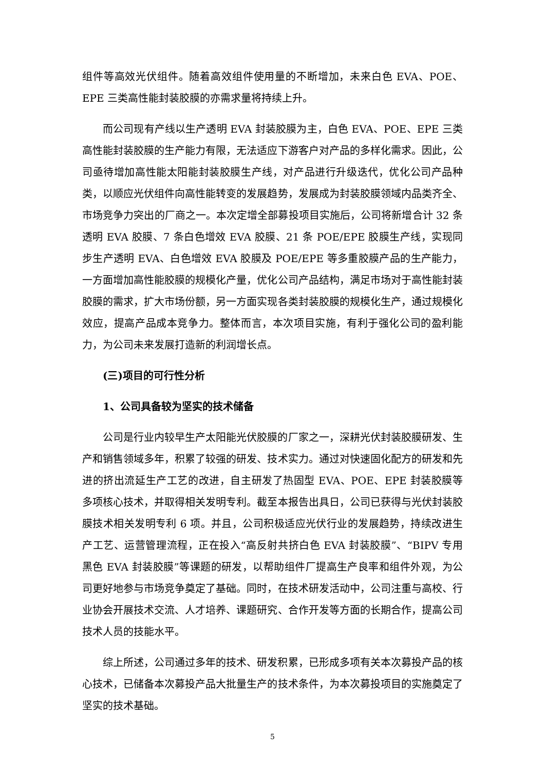组件等高效光伏组件。随着高效组件使用量的不断增加，未来白色 EVA、POE、EPE 三类高性能封装胶膜的亦需求量将持续上升。
而公司现有产线以生产透明 EVA 封装胶膜为主，白色 EVA、POE、EPE 三类高性能封装胶膜的生产能力有限，无法适应下游客户对产品的多样化需求。因此，公司亟待增加高性能太阳能封装胶膜生产线，对产品进行升级迭代，优化公司产品种类，以顺应光伏组件向高性能转变的发展趋势，发展成为封装胶膜领域内品类齐全、市场竞争力突出的厂商之一。本次定增全部募投项目实施后，公司将新增合计 32 条透明 EVA 胶膜、7 条白色增效 EVA 胶膜、21 条 POE/EPE 胶膜生产线，实现同步生产透明 EVA、白色增效 EVA 胶膜及 POE/EPE 等多重胶膜产品的生产能力，一方面增加高性能胶膜的规模化产量，优化公司产品结构，满足市场对于高性能封装胶膜的需求，扩大市场份额，另一方面实现各类封装胶膜的规模化生产，通过规模化效应，提高产品成本竞争力。整体而言，本次项目实施，有利于强化公司的盈利能力，为公司未来发展打造新的利润增长点。
(三)项目的可行性分析
1、公司具备较为坚实的技术储备
公司是行业内较早生产太阳能光伏胶膜的厂家之一，深耕光伏封装胶膜研发、生产和销售领域多年，积累了较强的研发、技术实力。通过对快速固化配方的研发和先进的挤出流延生产工艺的改进，自主研发了热固型 EVA、POE、EPE 封装胶膜等多项核心技术，并取得相关发明专利。截至本报告出具日，公司已获得与光伏封装胶膜技术相关发明专利 6 项。并且，公司积极适应光伏行业的发展趋势，持续改进生产工艺、运营管理流程，正在投入“高反射共挤白色 EVA 封装胶膜”、“BIPV 专用黑色 EVA 封装胶膜”等课题的研发，以帮助组件厂提高生产良率和组件外观，为公司更好地参与市场竞争奠定了基础。同时，在技术研发活动中，公司注重与高校、行业协会开展技术交流、人才培养、课题研究、合作开发等方面的长期合作，提高公司技术人员的技能水平。
综上所述，公司通过多年的技术、研发积累，已形成多项有关本次募投产品的核心技术，已储备本次募投产品大批量生产的技术条件，为本次募投项目的实施奠定了坚实的技术基础。
5